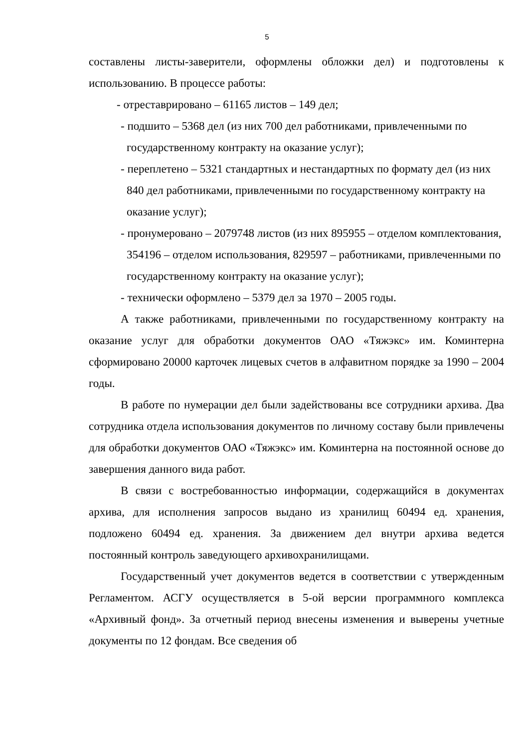5
составлены листы-заверители, оформлены обложки дел) и подготовлены к использованию. В процессе работы:
- отреставрировано – 61165 листов – 149 дел;
- подшито – 5368 дел (из них 700 дел работниками, привлеченными по государственному контракту на оказание услуг);
- переплетено – 5321 стандартных и нестандартных по формату дел (из них 840 дел работниками, привлеченными по государственному контракту на оказание услуг);
- пронумеровано – 2079748 листов (из них 895955 – отделом комплектования, 354196 – отделом использования, 829597 – работниками, привлеченными по государственному контракту на оказание услуг);
- технически оформлено – 5379 дел за 1970 – 2005 годы.
А также работниками, привлеченными по государственному контракту на оказание услуг для обработки документов ОАО «Тяжэкс» им. Коминтерна сформировано 20000 карточек лицевых счетов в алфавитном порядке за 1990 – 2004 годы.
В работе по нумерации дел были задействованы все сотрудники архива. Два сотрудника отдела использования документов по личному составу были привлечены для обработки документов ОАО «Тяжэкс» им. Коминтерна на постоянной основе до завершения данного вида работ.
В связи с востребованностью информации, содержащийся в документах архива, для исполнения запросов выдано из хранилищ 60494 ед. хранения, подложено 60494 ед. хранения. За движением дел внутри архива ведется постоянный контроль заведующего архивохранилищами.
Государственный учет документов ведется в соответствии с утвержденным Регламентом. АСГУ осуществляется в 5-ой версии программного комплекса «Архивный фонд». За отчетный период внесены изменения и выверены учетные документы по 12 фондам. Все сведения об